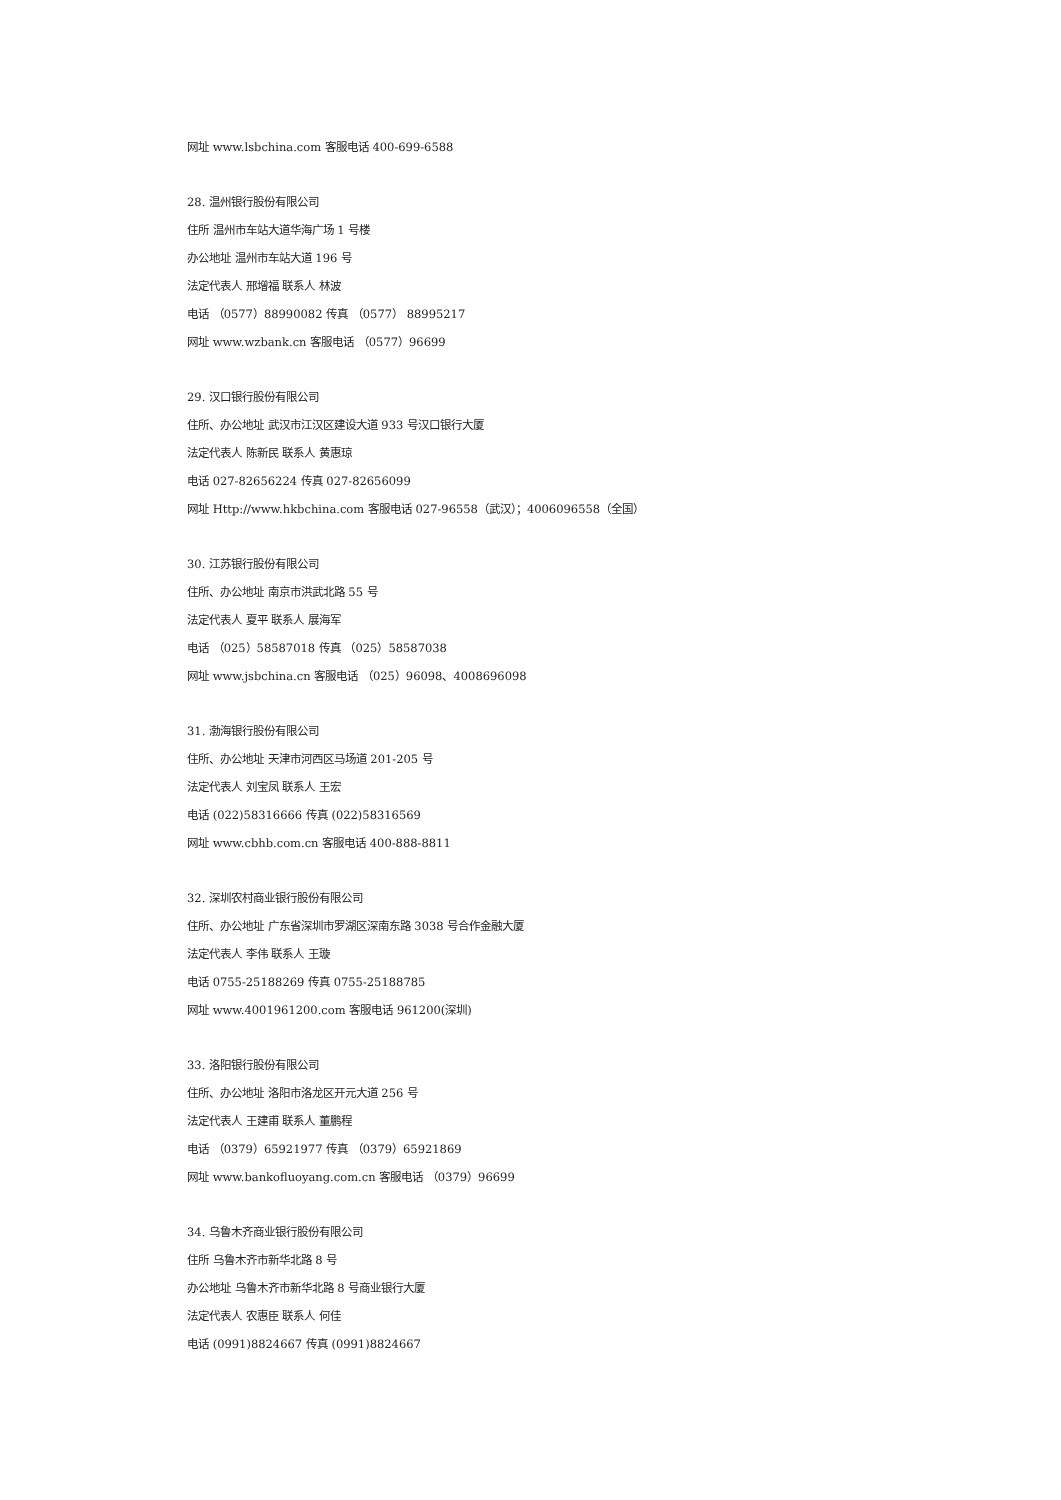网址 www.lsbchina.com 客服电话 400-699-6588
28. 温州银行股份有限公司
住所 温州市车站大道华海广场 1 号楼
办公地址 温州市车站大道 196 号
法定代表人 邢增福 联系人 林波
电话 （0577）88990082 传真 （0577） 88995217
网址 www.wzbank.cn 客服电话 （0577）96699
29. 汉口银行股份有限公司
住所、办公地址 武汉市江汉区建设大道 933 号汉口银行大厦
法定代表人 陈新民 联系人 黄惠琼
电话 027-82656224 传真 027-82656099
网址 Http://www.hkbchina.com 客服电话 027-96558（武汉）；4006096558（全国）
30. 江苏银行股份有限公司
住所、办公地址 南京市洪武北路 55 号
法定代表人 夏平 联系人 展海军
电话 （025）58587018 传真 （025）58587038
网址 www.jsbchina.cn 客服电话 （025）96098、4008696098
31. 渤海银行股份有限公司
住所、办公地址 天津市河西区马场道 201-205 号
法定代表人 刘宝凤 联系人 王宏
电话 (022)58316666 传真 (022)58316569
网址 www.cbhb.com.cn 客服电话 400-888-8811
32. 深圳农村商业银行股份有限公司
住所、办公地址 广东省深圳市罗湖区深南东路 3038 号合作金融大厦
法定代表人 李伟 联系人 王璇
电话 0755-25188269 传真 0755-25188785
网址 www.4001961200.com 客服电话 961200(深圳)
33. 洛阳银行股份有限公司
住所、办公地址 洛阳市洛龙区开元大道 256 号
法定代表人 王建甫 联系人 董鹏程
电话 （0379）65921977 传真 （0379）65921869
网址 www.bankofluoyang.com.cn 客服电话 （0379）96699
34. 乌鲁木齐商业银行股份有限公司
住所 乌鲁木齐市新华北路 8 号
办公地址 乌鲁木齐市新华北路 8 号商业银行大厦
法定代表人 农惠臣 联系人 何佳
电话 (0991)8824667 传真 (0991)8824667